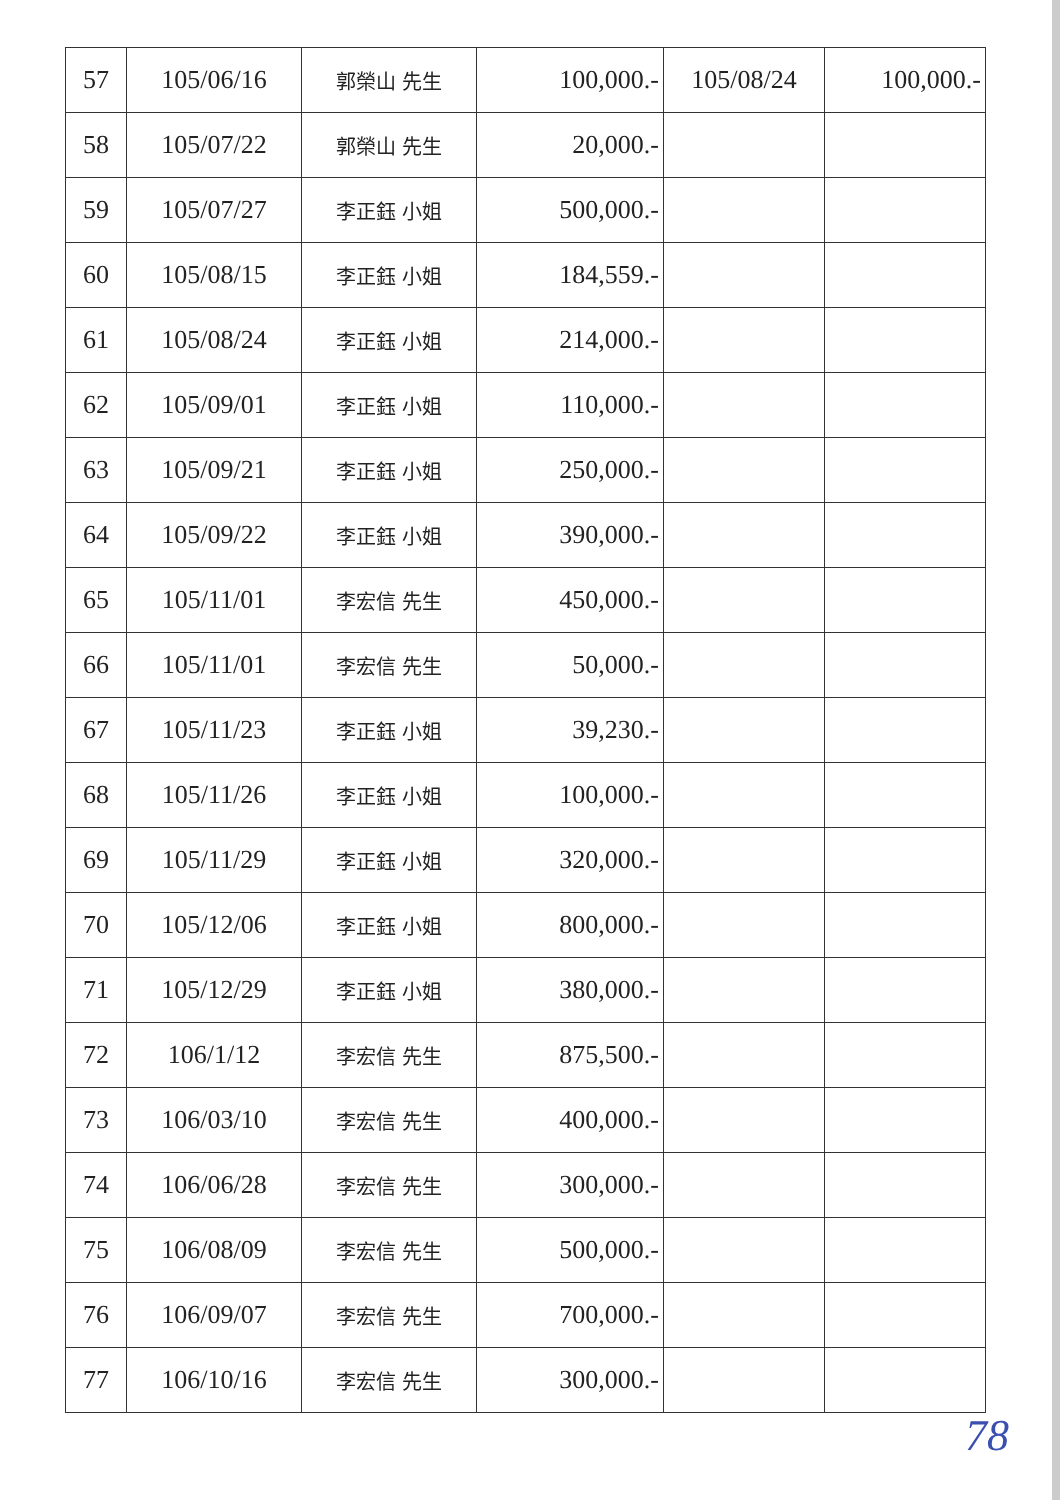| 57 | 105/06/16 | 郭榮山 先生 | 100,000.- | 105/08/24 | 100,000.- |
| 58 | 105/07/22 | 郭榮山 先生 | 20,000.- | | |
| 59 | 105/07/27 | 李正鈺 小姐 | 500,000.- | | |
| 60 | 105/08/15 | 李正鈺 小姐 | 184,559.- | | |
| 61 | 105/08/24 | 李正鈺 小姐 | 214,000.- | | |
| 62 | 105/09/01 | 李正鈺 小姐 | 110,000.- | | |
| 63 | 105/09/21 | 李正鈺 小姐 | 250,000.- | | |
| 64 | 105/09/22 | 李正鈺 小姐 | 390,000.- | | |
| 65 | 105/11/01 | 李宏信 先生 | 450,000.- | | |
| 66 | 105/11/01 | 李宏信 先生 | 50,000.- | | |
| 67 | 105/11/23 | 李正鈺 小姐 | 39,230.- | | |
| 68 | 105/11/26 | 李正鈺 小姐 | 100,000.- | | |
| 69 | 105/11/29 | 李正鈺 小姐 | 320,000.- | | |
| 70 | 105/12/06 | 李正鈺 小姐 | 800,000.- | | |
| 71 | 105/12/29 | 李正鈺 小姐 | 380,000.- | | |
| 72 | 106/1/12 | 李宏信 先生 | 875,500.- | | |
| 73 | 106/03/10 | 李宏信 先生 | 400,000.- | | |
| 74 | 106/06/28 | 李宏信 先生 | 300,000.- | | |
| 75 | 106/08/09 | 李宏信 先生 | 500,000.- | | |
| 76 | 106/09/07 | 李宏信 先生 | 700,000.- | | |
| 77 | 106/10/16 | 李宏信 先生 | 300,000.- | | |
78